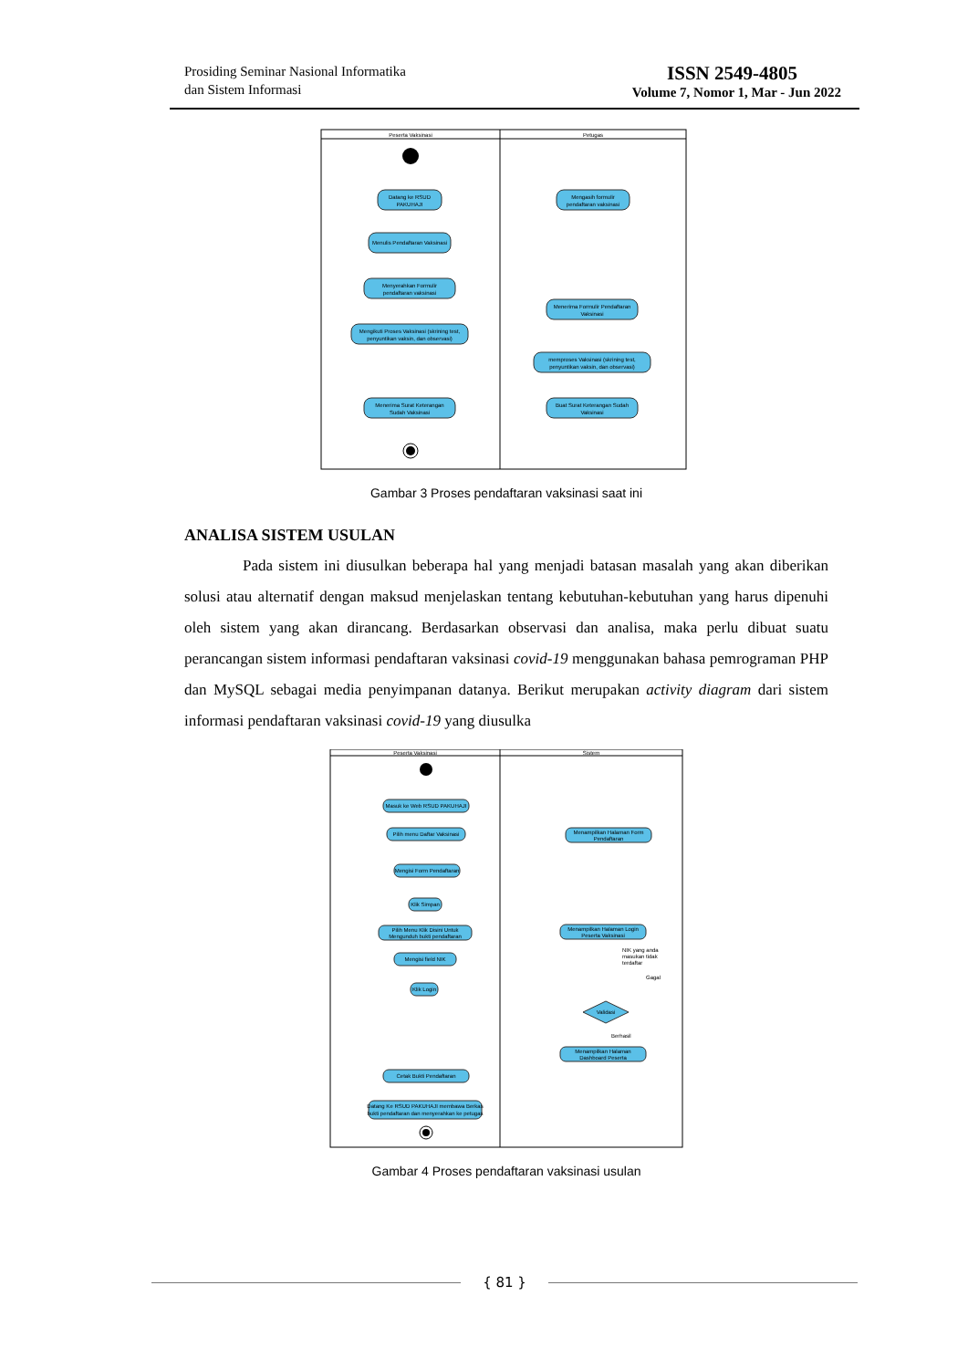Prosiding Seminar Nasional Informatika
dan Sistem Informasi
ISSN 2549-4805
Volume 7, Nomor 1, Mar - Jun 2022
Peserta Vaksinasi
Petugas
Datang ke RSUD
PAKUHAJI
Mengasih formulir
pendaftaran vaksinasi
Menulis Pendaftaran Vaksinasi
Menyerahkan Formulir
pendaftaran vaksinasi
Menerima Formulir Pendaftaran
Vaksinasi
Mengikuti Proses Vaksinasi (skrining test,
penyuntikan vaksin, dan observasi)
memproses Vaksinasi (skrining test,
penyuntikan vaksin, dan observasi)
Menerima Surat Keterangan
Sudah Vaksinasi
Buat Surat Keterangan Sudah
Vaksinasi
Gambar 3 Proses pendaftaran vaksinasi saat ini
ANALISA SISTEM USULAN
Pada sistem ini diusulkan beberapa hal yang menjadi batasan masalah yang akan diberikan solusi atau alternatif dengan maksud menjelaskan tentang kebutuhan-kebutuhan yang harus dipenuhi oleh sistem yang akan dirancang. Berdasarkan observasi dan analisa, maka perlu dibuat suatu perancangan sistem informasi pendaftaran vaksinasi covid-19 menggunakan bahasa pemrograman PHP dan MySQL sebagai media penyimpanan datanya. Berikut merupakan activity diagram dari sistem informasi pendaftaran vaksinasi covid-19 yang diusulka
Peserta Vaksinasi
Sistem
Masuk ke Web RSUD PAKUHAJI
Pilih menu Daftar Vaksinasi
Mengisi Form Pendaftaran
Klik Simpan
Pilih Menu Klik Disini Untuk
Mengunduh bukti pendaftaran
Mengisi field NIK
Klik Login
Cetak Bukti Pendaftaran
Datang Ke RSUD PAKUHAJI membawa Berkas
bukti pendaftaran dan menyerahkan ke petugas
Menampilkan Halaman Form
Pendaftaran
Menampilkan Halaman Login
Peserta Vaksinasi
NIK yang anda
masukan tidak
terdaftar
Gagal
Validasi
Berhasil
Menampilkan Halaman
Dashboard Peserta
Gambar 4 Proses pendaftaran vaksinasi usulan
{ 81 }